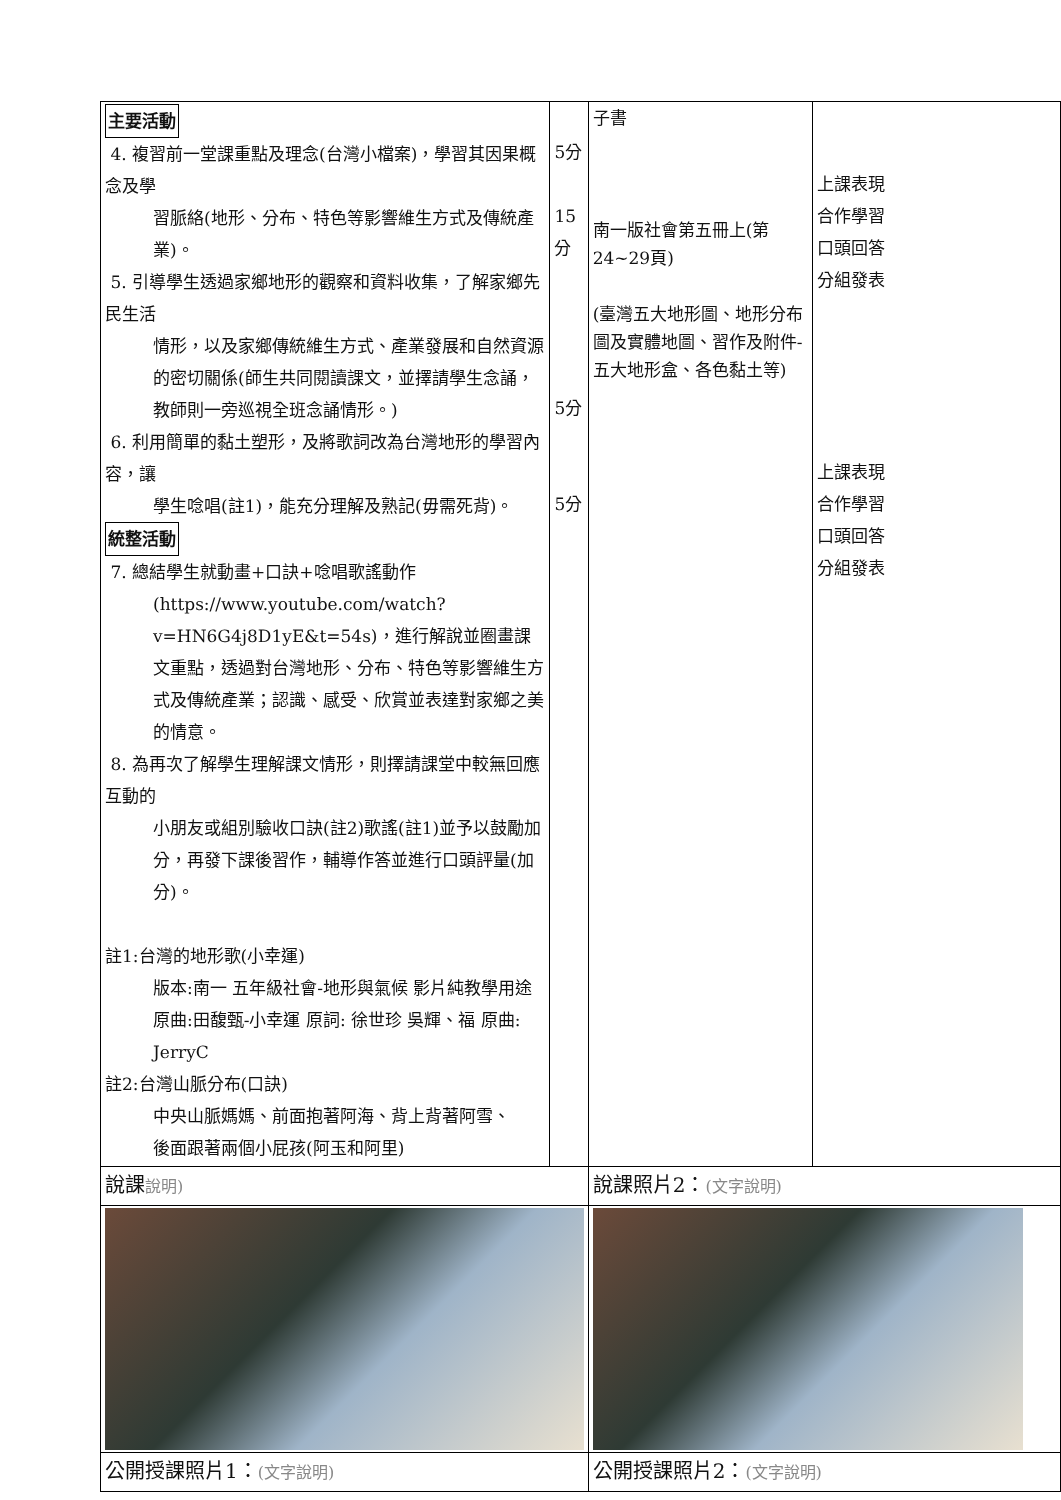| 主要活動 4. 複習前一堂課重點及理念(台灣小檔案)，學習其因果概念及學 習脈絡(地形、分布、特色等影響維生方式及傳統產業)。 5. 引導學生透過家鄉地形的觀察和資料收集，了解家鄉先民生活 情形，以及家鄉傳統維生方式、產業發展和自然資源的密切關係(師生共同閱讀課文，並擇請學生念誦，教師則一旁巡視全班念誦情形。) 6. 利用簡單的黏土塑形，及將歌詞改為台灣地形的學習內容，讓 學生唸唱(註1)，能充分理解及熟記(毋需死背)。 統整活動 7. 總結學生就動畫+口訣+唸唱歌謠動作 (https://www.youtube.com/watch?v=HN6G4j8D1yE&t=54s)，進行解說並圈畫課文重點，透過對台灣地形、分布、特色等影響維生方式及傳統產業；認識、感受、欣賞並表達對家鄉之美的情意。 8. 為再次了解學生理解課文情形，則擇請課堂中較無回應互動的 小朋友或組別驗收口訣(註2)歌謠(註1)並予以鼓勵加分，再發下課後習作，輔導作答並進行口頭評量(加分)。 註1:台灣的地形歌(小幸運) 版本:南一 五年級社會-地形與氣候 影片純教學用途 原曲:田馥甄-小幸運 原詞: 徐世珍 吳輝、福 原曲: JerryC 註2:台灣山脈分布(口訣) 中央山脈媽媽、前面抱著阿海、背上背著阿雪、 後面跟著兩個小屁孩(阿玉和阿里) | 5分 15分 5分 5分 | 子書 南一版社會第五冊上(第24~29頁) (臺灣五大地形圖、地形分布圖及實體地圖、習作及附件-五大地形盒、各色黏土等) | 上課表現 合作學習 口頭回答 分組發表 上課表現 合作學習 口頭回答 分組發表 |
| 說課 說明) | | 說課照片2： (文字說明) | |
| 公開授課照片1： (文字說明) | | 公開授課照片2： (文字說明) | |